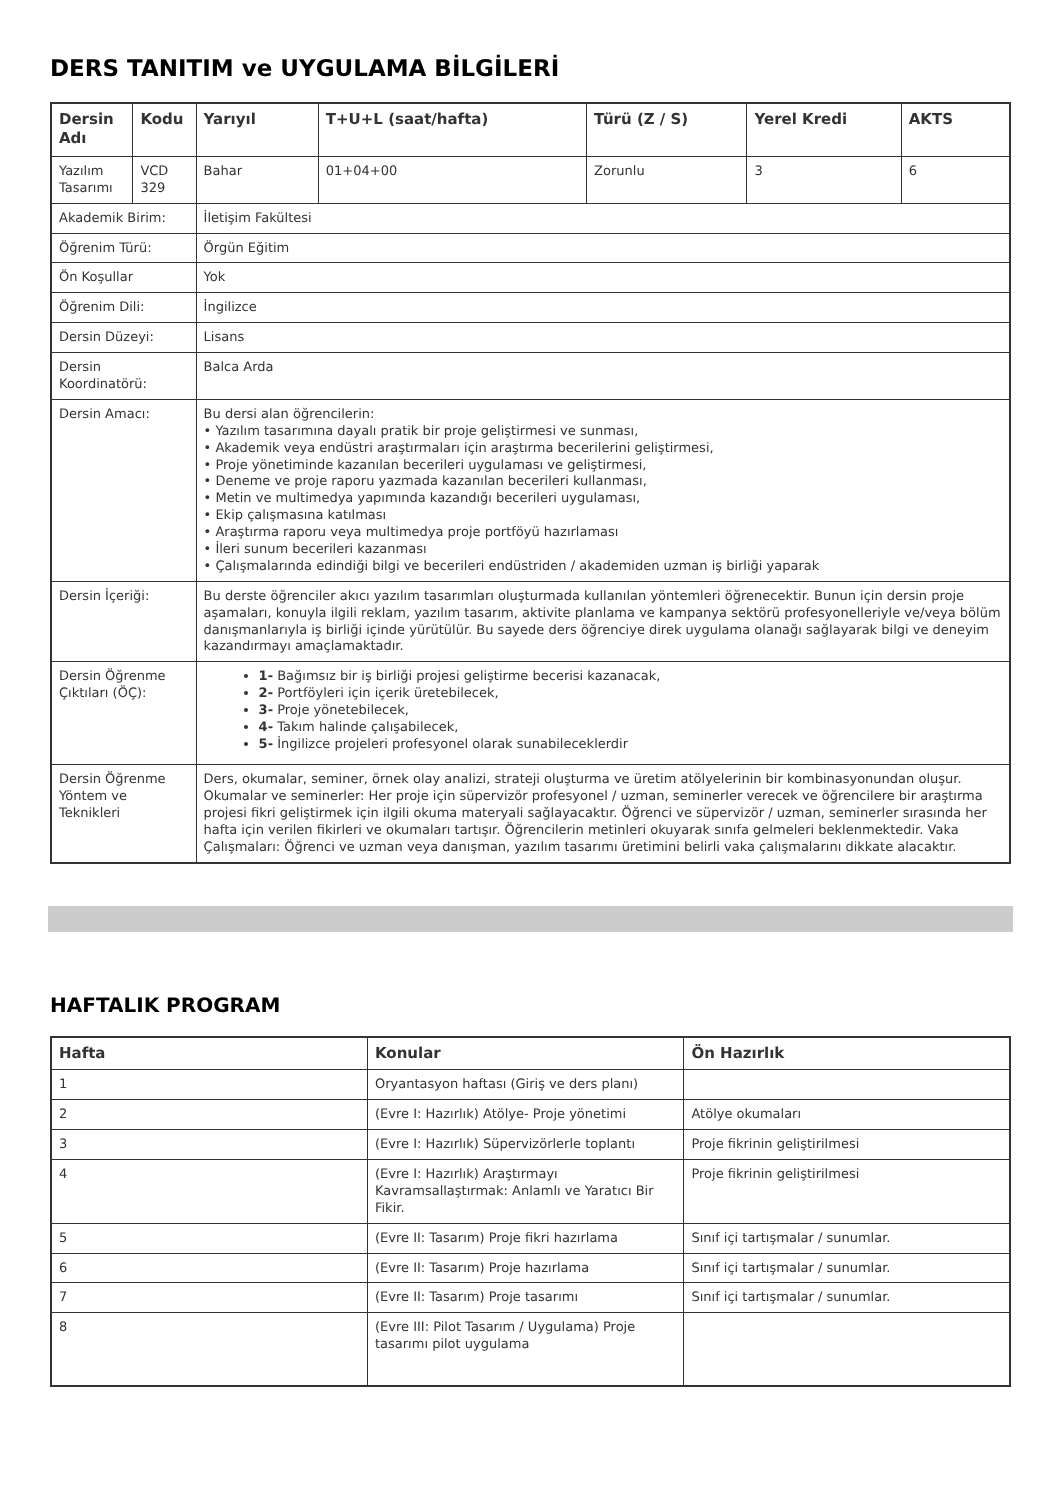DERS TANITIM ve UYGULAMA BİLGİLERİ
| Dersin Adı | Kodu | Yarıyıl | T+U+L (saat/hafta) | Türü (Z / S) | Yerel Kredi | AKTS |
| --- | --- | --- | --- | --- | --- | --- |
| Yazılım Tasarımı | VCD 329 | Bahar | 01+04+00 | Zorunlu | 3 | 6 |
| Akademik Birim: | | İletişim Fakültesi | | | | |
| Öğrenim Türü: | | Örgün Eğitim | | | | |
| Ön Koşullar | | Yok | | | | |
| Öğrenim Dili: | | İngilizce | | | | |
| Dersin Düzeyi: | | Lisans | | | | |
| Dersin Koordinatörü: | | Balca Arda | | | | |
| Dersin Amacı: | | Bu dersi alan öğrencilerin: • Yazılım tasarımına dayalı pratik bir proje geliştirmesi ve sunması, • Akademik veya endüstri araştırmaları için araştırma becerilerini geliştirmesi, • Proje yönetiminde kazanılan becerileri uygulaması ve geliştirmesi, • Deneme ve proje raporu yazmada kazanılan becerileri kullanması, • Metin ve multimedya yapımında kazandığı becerileri uygulaması, • Ekip çalışmasına katılması • Araştırma raporu veya multimedya proje portföyü hazırlaması • İleri sunum becerileri kazanması • Çalışmalarında edindiği bilgi ve becerileri endüstriden / akademiden uzman iş birliği yaparak | | | | |
| Dersin İçeriği: | | Bu derste öğrenciler akıcı yazılım tasarımları oluşturmada kullanılan yöntemleri öğrenecektir. Bunun için dersin proje aşamaları, konuyla ilgili reklam, yazılım tasarım, aktivite planlama ve kampanya sektörü profesyonelleriyle ve/veya bölüm danışmanlarıyla iş birliği içinde yürütülür. Bu sayede ders öğrenciye direk uygulama olanağı sağlayarak bilgi ve deneyim kazandırmayı amaçlamaktadır. | | | | |
| Dersin Öğrenme Çıktıları (ÖÇ): | | 1- Bağımsız bir iş birliği projesi geliştirme becerisi kazanacak, 2- Portföyleri için içerik üretebilecek, 3- Proje yönetebilecek, 4- Takım halinde çalışabilecek, 5- İngilizce projeleri profesyonel olarak sunabileceklerdir | | | | |
| Dersin Öğrenme Yöntem ve Teknikleri | | Ders, okumalar, seminer, örnek olay analizi, strateji oluşturma ve üretim atölyelerinin bir kombinasyonundan oluşur. Okumalar ve seminerler: Her proje için süpervizör profesyonel / uzman, seminerler verecek ve öğrencilere bir araştırma projesi fikri geliştirmek için ilgili okuma materyali sağlayacaktır. Öğrenci ve süpervizör / uzman, seminerler sırasında her hafta için verilen fikirleri ve okumaları tartışır. Öğrencilerin metinleri okuyarak sınıfa gelmeleri beklenmektedir. Vaka Çalışmaları: Öğrenci ve uzman veya danışman, yazılım tasarımı üretimini belirli vaka çalışmalarını dikkate alacaktır. | | | | |
HAFTALIK PROGRAM
| Hafta | Konular | Ön Hazırlık |
| --- | --- | --- |
| 1 | Oryantasyon haftası (Giriş ve ders planı) | |
| 2 | (Evre I: Hazırlık) Atölye- Proje yönetimi | Atölye okumaları |
| 3 | (Evre I: Hazırlık) Süpervizörlerle toplantı | Proje fikrinin geliştirilmesi |
| 4 | (Evre I: Hazırlık) Araştırmayı Kavramsallaştırmak: Anlamlı ve Yaratıcı Bir Fikir. | Proje fikrinin geliştirilmesi |
| 5 | (Evre II: Tasarım) Proje fikri hazırlama | Sınıf içi tartışmalar / sunumlar. |
| 6 | (Evre II: Tasarım) Proje hazırlama | Sınıf içi tartışmalar / sunumlar. |
| 7 | (Evre II: Tasarım) Proje tasarımı | Sınıf içi tartışmalar / sunumlar. |
| 8 | (Evre III: Pilot Tasarım / Uygulama) Proje tasarımı pilot uygulama | |